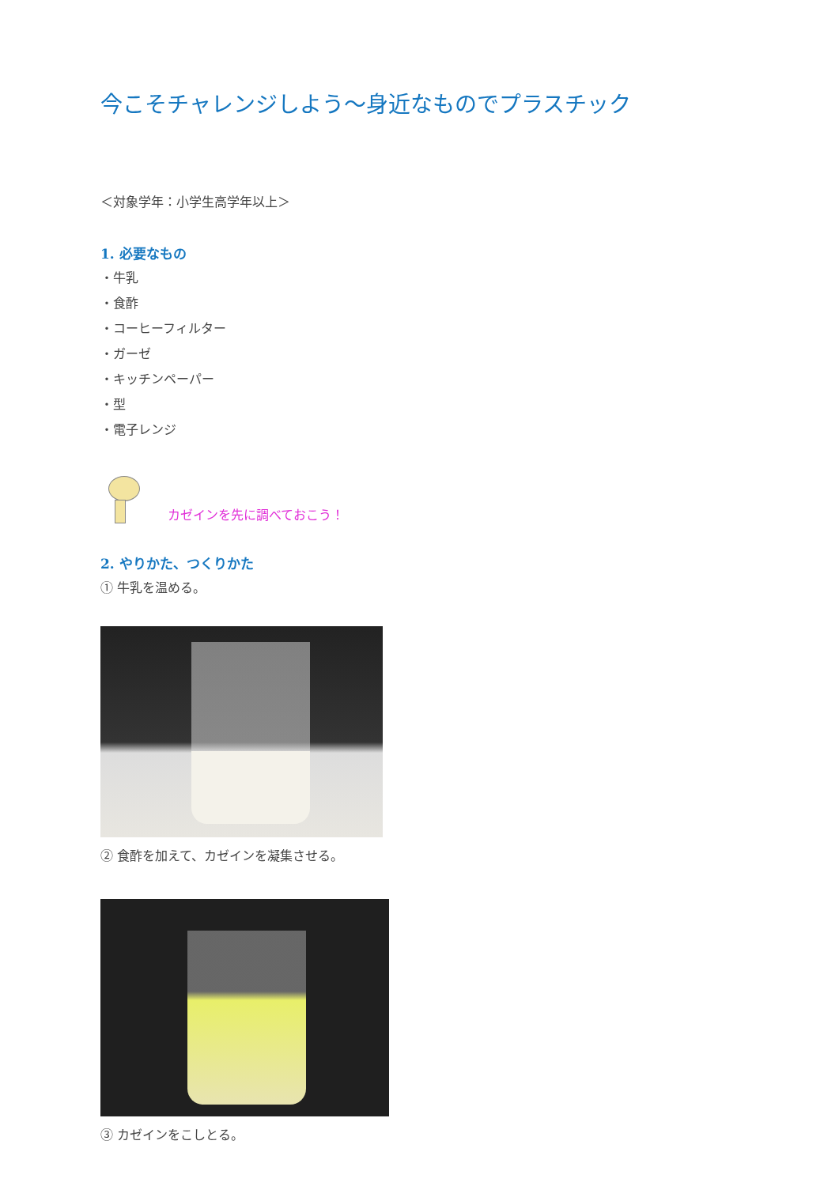今こそチャレンジしよう〜身近なものでプラスチック
＜対象学年：小学生高学年以上＞
1. 必要なもの
・牛乳
・食酢
・コーヒーフィルター
・ガーゼ
・キッチンペーパー
・型
・電子レンジ
カゼインを先に調べておこう！
2. やりかた、つくりかた
① 牛乳を温める。
② 食酢を加えて、カゼインを凝集させる。
③ カゼインをこしとる。